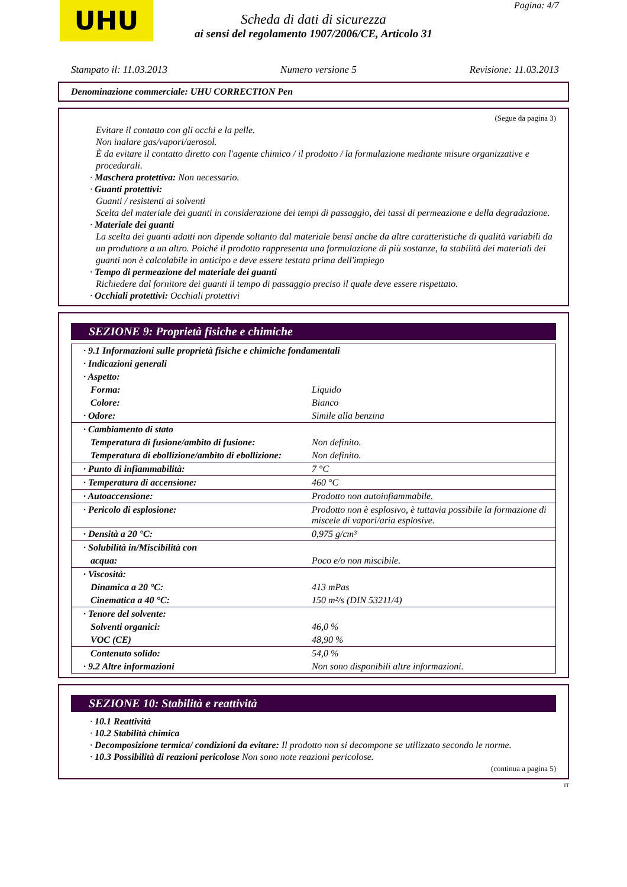UHU Pagina: 4/7
Scheda di dati di sicurezza
ai sensi del regolamento 1907/2006/CE, Articolo 31
Stampato il: 11.03.2013 Numero versione 5 Revisione: 11.03.2013
Denominazione commerciale: UHU CORRECTION Pen
(Segue da pagina 3)
Evitare il contatto con gli occhi e la pelle.
Non inalare gas/vapori/aerosol.
È da evitare il contatto diretto con l'agente chimico / il prodotto / la formulazione mediante misure organizzative e procedurali.
· Maschera protettiva: Non necessario.
· Guanti protettivi:
Guanti / resistenti ai solventi
Scelta del materiale dei guanti in considerazione dei tempi di passaggio, dei tassi di permeazione e della degradazione.
· Materiale dei guanti
La scelta dei guanti adatti non dipende soltanto dal materiale bensí anche da altre caratteristiche di qualità variabili da un produttore a un altro. Poiché il prodotto rappresenta una formulazione di più sostanze, la stabilità dei materiali dei guanti non è calcolabile in anticipo e deve essere testata prima dell'impiego
· Tempo di permeazione del materiale dei guanti
Richiedere dal fornitore dei guanti il tempo di passaggio preciso il quale deve essere rispettato.
· Occhiali protettivi: Occhiali protettivi
SEZIONE 9: Proprietà fisiche e chimiche
| · 9.1 Informazioni sulle proprietà fisiche e chimiche fondamentali | |
| · Indicazioni generali | |
| · Aspetto: | |
| Forma: | Liquido |
| Colore: | Bianco |
| · Odore: | Simile alla benzina |
| · Cambiamento di stato | |
| Temperatura di fusione/ambito di fusione: | Non definito. |
| Temperatura di ebollizione/ambito di ebollizione: | Non definito. |
| · Punto di infiammabilità: | 7 °C |
| · Temperatura di accensione: | 460 °C |
| · Autoaccensione: | Prodotto non autoinfiammabile. |
| · Pericolo di esplosione: | Prodotto non è esplosivo, è tuttavia possibile la formazione di miscele di vapori/aria esplosive. |
| · Densità a 20 °C: | 0,975 g/cm³ |
| · Solubilità in/Miscibilità con | |
| acqua: | Poco e/o non miscibile. |
| · Viscosità: | |
| Dinamica a 20 °C: | 413 mPas |
| Cinematica a 40 °C: | 150 m²/s (DIN 53211/4) |
| · Tenore del solvente: | |
| Solventi organici: | 46,0 % |
| VOC (CE) | 48,90 % |
| Contenuto solido: | 54,0 % |
| · 9.2 Altre informazioni | Non sono disponibili altre informazioni. |
SEZIONE 10: Stabilità e reattività
· 10.1 Reattività
· 10.2 Stabilità chimica
· Decomposizione termica/ condizioni da evitare: Il prodotto non si decompone se utilizzato secondo le norme.
· 10.3 Possibilità di reazioni pericolose Non sono note reazioni pericolose.
(continua a pagina 5)
IT